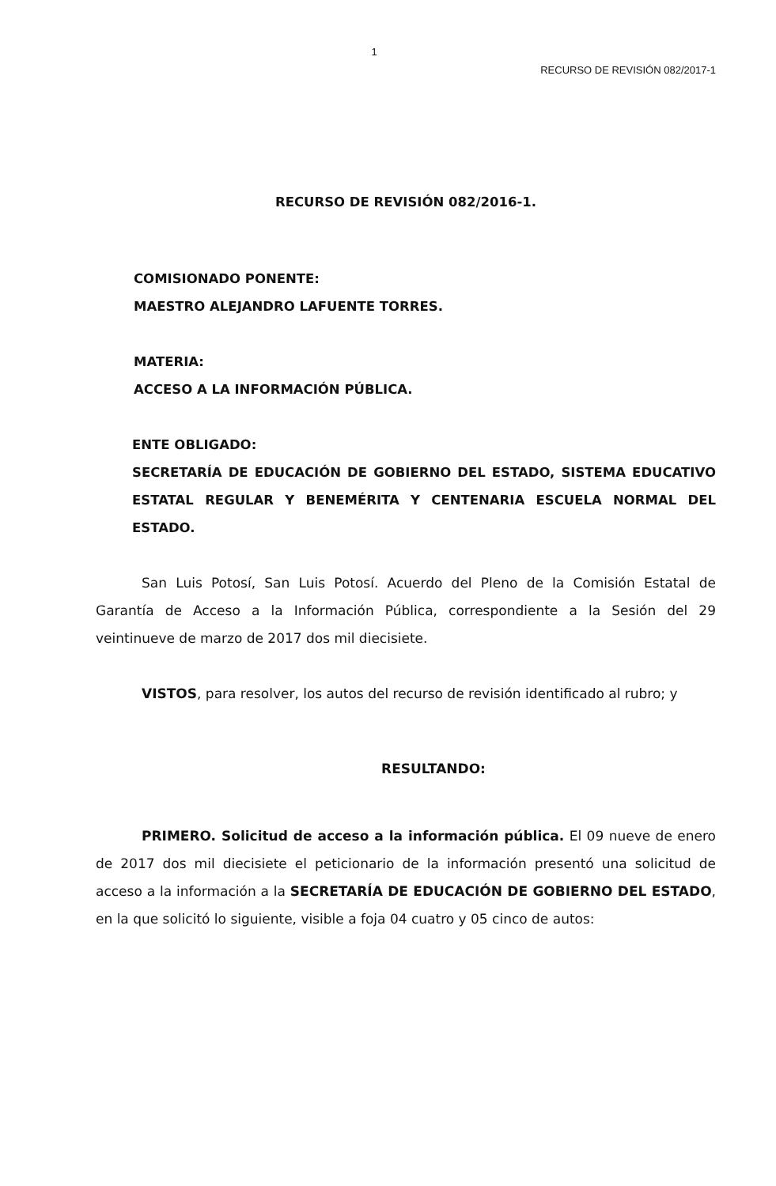1
RECURSO DE REVISIÓN 082/2017-1
RECURSO DE REVISIÓN 082/2016-1.
COMISIONADO PONENTE:
MAESTRO ALEJANDRO LAFUENTE TORRES.
MATERIA:
ACCESO A LA INFORMACIÓN PÚBLICA.
ENTE OBLIGADO:
SECRETARÍA DE EDUCACIÓN DE GOBIERNO DEL ESTADO, SISTEMA EDUCATIVO ESTATAL REGULAR Y BENEMÉRITA Y CENTENARIA ESCUELA NORMAL DEL ESTADO.
San Luis Potosí, San Luis Potosí. Acuerdo del Pleno de la Comisión Estatal de Garantía de Acceso a la Información Pública, correspondiente a la Sesión del 29 veintinueve de marzo de 2017 dos mil diecisiete.
VISTOS, para resolver, los autos del recurso de revisión identificado al rubro; y
RESULTANDO:
PRIMERO. Solicitud de acceso a la información pública. El 09 nueve de enero de 2017 dos mil diecisiete el peticionario de la información presentó una solicitud de acceso a la información a la SECRETARÍA DE EDUCACIÓN DE GOBIERNO DEL ESTADO, en la que solicitó lo siguiente, visible a foja 04 cuatro y 05 cinco de autos: